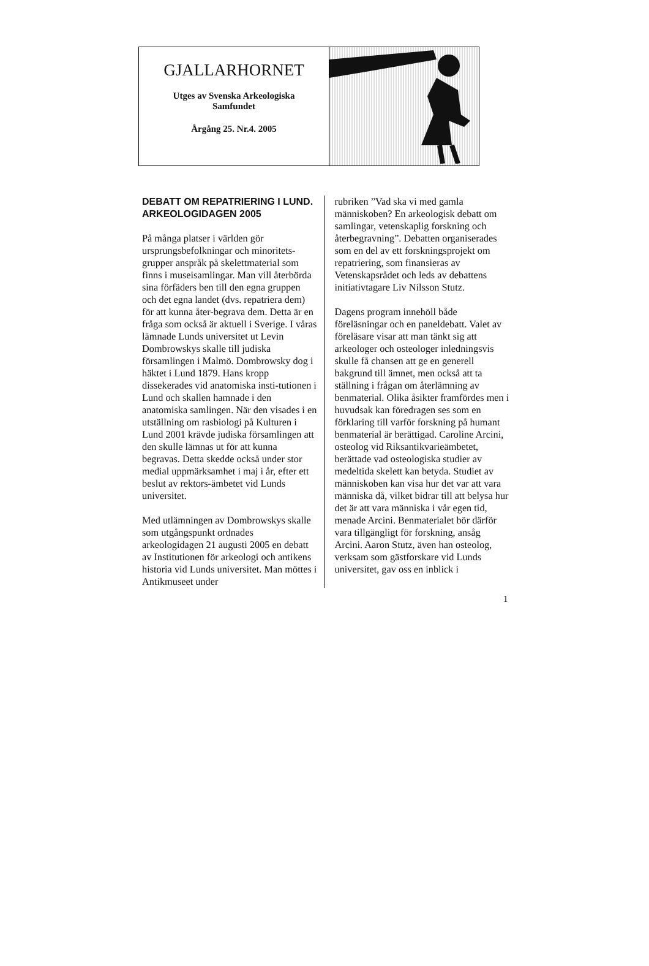GJALLARHORNET
Utges av Svenska Arkeologiska
Samfundet
Årgång 25. Nr.4. 2005
DEBATT OM REPATRIERING I LUND. ARKEOLOGIDAGEN 2005
På många platser i världen gör ursprungsbefolkningar och minoritets-grupper anspråk på skelettmaterial som finns i museisamlingar. Man vill återbörda sina förfäders ben till den egna gruppen och det egna landet (dvs. repatriera dem) för att kunna åter-begrava dem. Detta är en fråga som också är aktuell i Sverige. I våras lämnade Lunds universitet ut Levin Dombrowskys skalle till judiska församlingen i Malmö. Dombrowsky dog i häktet i Lund 1879. Hans kropp dissekerades vid anatomiska insti-tutionen i Lund och skallen hamnade i den anatomiska samlingen. När den visades i en utställning om rasbiologi på Kulturen i Lund 2001 krävde judiska församlingen att den skulle lämnas ut för att kunna begravas. Detta skedde också under stor medial uppmärksamhet i maj i år, efter ett beslut av rektors-ämbetet vid Lunds universitet.
Med utlämningen av Dombrowskys skalle som utgångspunkt ordnades arkeologidagen 21 augusti 2005 en debatt av Institutionen för arkeologi och antikens historia vid Lunds universitet. Man möttes i Antikmuseet under
rubriken ”Vad ska vi med gamla människoben? En arkeologisk debatt om samlingar, vetenskaplig forskning och återbegravning”. Debatten organiserades som en del av ett forskningsprojekt om repatriering, som finansieras av Vetenskapsrådet och leds av debattens initiativtagare Liv Nilsson Stutz.
Dagens program innehöll både föreläsningar och en paneldebatt. Valet av föreläsare visar att man tänkt sig att arkeologer och osteologer inledningsvis skulle få chansen att ge en generell bakgrund till ämnet, men också att ta ställning i frågan om återlämning av benmaterial. Olika åsikter framfördes men i huvudsak kan föredragen ses som en förklaring till varför forskning på humant benmaterial är berättigad. Caroline Arcini, osteolog vid Riksantikvarieämbetet, berättade vad osteologiska studier av medeltida skelett kan betyda. Studiet av människoben kan visa hur det var att vara människa då, vilket bidrar till att belysa hur det är att vara människa i vår egen tid, menade Arcini. Benmaterialet bör därför vara tillgängligt för forskning, ansåg Arcini. Aaron Stutz, även han osteolog, verksam som gästforskare vid Lunds universitet, gav oss en inblick i
1